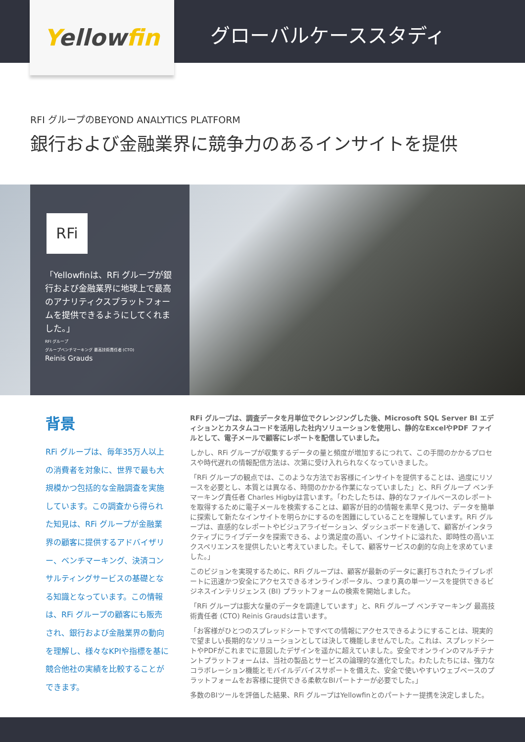Yellowfin
グローバルケーススタディ
RFI グループのBEYOND ANALYTICS PLATFORM
銀行および金融業界に競争力のあるインサイトを提供
RFi
「Yellowfinは、RFi グループが銀行および金融業界に地球上で最高のアナリティクスプラットフォームを提供できるようにしてくれました。」
RFI グループ
グループベンチマーキング 最高技術責任者 (CTO)
Reinis Grauds
背景
RFi グループは、毎年35万人以上の消費者を対象に、世界で最も大規模かつ包括的な金融調査を実施しています。この調査から得られた知見は、RFi グループが金融業界の顧客に提供するアドバイザリー、ベンチマーキング、決済コンサルティングサービスの基礎となる知識となっています。この情報は、RFi グループの顧客にも販売され、銀行および金融業界の動向を理解し、様々なKPIや指標を基に競合他社の実績を比較することができます。
RFi グループは、調査データを月単位でクレンジングした後、Microsoft SQL Server BI エディションとカスタムコードを活用した社内ソリューションを使用し、静的なExcelやPDF ファイルとして、電子メールで顧客にレポートを配信していました。
しかし、RFi グループが収集するデータの量と頻度が増加するにつれて、この手間のかかるプロセスや時代遅れの情報配信方法は、次第に受け入れられなくなっていきました。
「RFi グループの観点では、このような方法でお客様にインサイトを提供することは、過度にリソースを必要とし、本質とは異なる、時間のかかる作業になっていました」と、RFi グループ ベンチマーキング責任者 Charles Higbyは言います。「わたしたちは、静的なファイルベースのレポートを取得するために電子メールを検索することは、顧客が目的の情報を素早く見つけ、データを簡単に探索して新たなインサイトを明らかにするのを困難にしていることを理解しています。RFi グループは、直感的なレポートやビジュアライゼーション、ダッシュボードを通して、顧客がインタラクティブにライブデータを探索できる、より満足度の高い、インサイトに溢れた、即時性の高いエクスペリエンスを提供したいと考えていました。そして、顧客サービスの劇的な向上を求めていました。」
このビジョンを実現するために、RFi グループは、顧客が最新のデータに裏打ちされたライブレポートに迅速かつ安全にアクセスできるオンラインポータル、つまり真の単一ソースを提供できるビジネスインテリジェンス (BI) プラットフォームの検索を開始しました。
「RFi グループは膨大な量のデータを調達しています」と、RFi グループ ベンチマーキング 最高技術責任者 (CTO) Reinis Graudsは言います。
「お客様がひとつのスプレッドシートですべての情報にアクセスできるようにすることは、現実的で望ましい長期的なソリューションとしては決して機能しませんでした。これは、スプレッドシートやPDFがこれまでに意図したデザインを遥かに超えていました。安全でオンラインのマルチテナントプラットフォームは、当社の製品とサービスの論理的な進化でした。わたしたちには、強力なコラボレーション機能とモバイルデバイスサポートを備えた、安全で使いやすいウェブベースのプラットフォームをお客様に提供できる柔軟なBIパートナーが必要でした。」
多数のBIツールを評価した結果、RFi グループはYellowfinとのパートナー提携を決定しました。